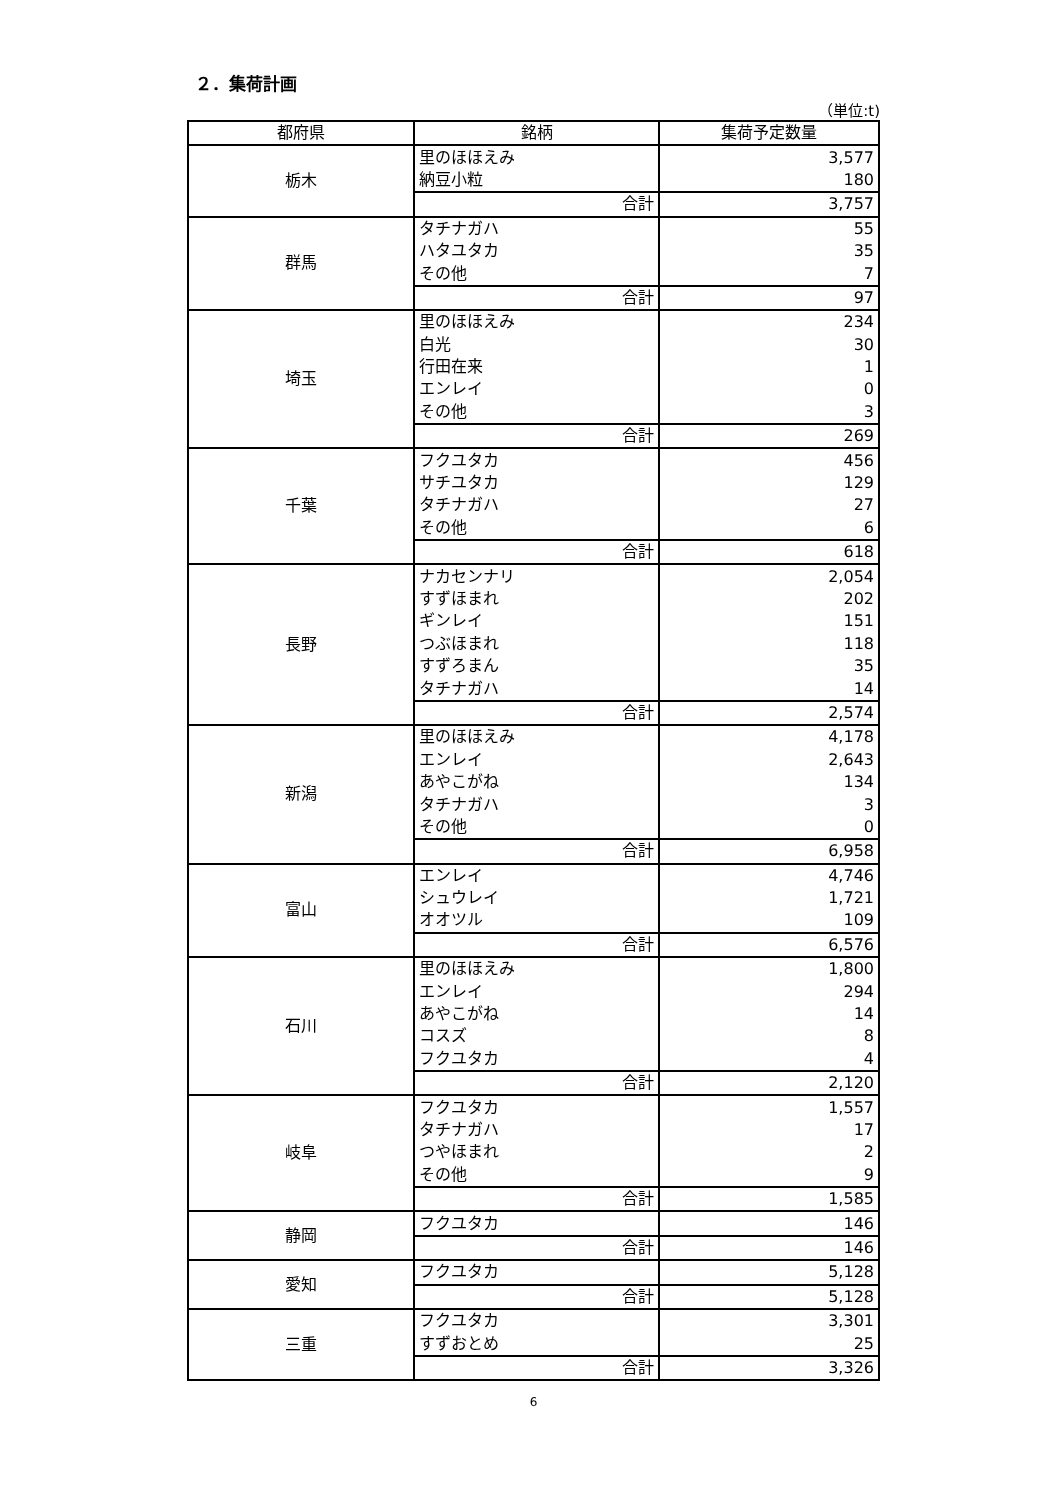２．集荷計画
（単位:t)
| 都府県 | 銘柄 | 集荷予定数量 |
| --- | --- | --- |
| 栃木 | 里のほほえみ | 3,577 |
| | 納豆小粒 | 180 |
| | 合計 | 3,757 |
| 群馬 | タチナガハ | 55 |
| | ハタユタカ | 35 |
| | その他 | 7 |
| | 合計 | 97 |
| 埼玉 | 里のほほえみ | 234 |
| | 白光 | 30 |
| | 行田在来 | 1 |
| | エンレイ | 0 |
| | その他 | 3 |
| | 合計 | 269 |
| 千葉 | フクユタカ | 456 |
| | サチユタカ | 129 |
| | タチナガハ | 27 |
| | その他 | 6 |
| | 合計 | 618 |
| 長野 | ナカセンナリ | 2,054 |
| | すずほまれ | 202 |
| | ギンレイ | 151 |
| | つぶほまれ | 118 |
| | すずろまん | 35 |
| | タチナガハ | 14 |
| | 合計 | 2,574 |
| 新潟 | 里のほほえみ | 4,178 |
| | エンレイ | 2,643 |
| | あやこがね | 134 |
| | タチナガハ | 3 |
| | その他 | 0 |
| | 合計 | 6,958 |
| 富山 | エンレイ | 4,746 |
| | シュウレイ | 1,721 |
| | オオツル | 109 |
| | 合計 | 6,576 |
| 石川 | 里のほほえみ | 1,800 |
| | エンレイ | 294 |
| | あやこがね | 14 |
| | コスズ | 8 |
| | フクユタカ | 4 |
| | 合計 | 2,120 |
| 岐阜 | フクユタカ | 1,557 |
| | タチナガハ | 17 |
| | つやほまれ | 2 |
| | その他 | 9 |
| | 合計 | 1,585 |
| 静岡 | フクユタカ | 146 |
| | 合計 | 146 |
| 愛知 | フクユタカ | 5,128 |
| | 合計 | 5,128 |
| 三重 | フクユタカ | 3,301 |
| | すずおとめ | 25 |
| | 合計 | 3,326 |
6